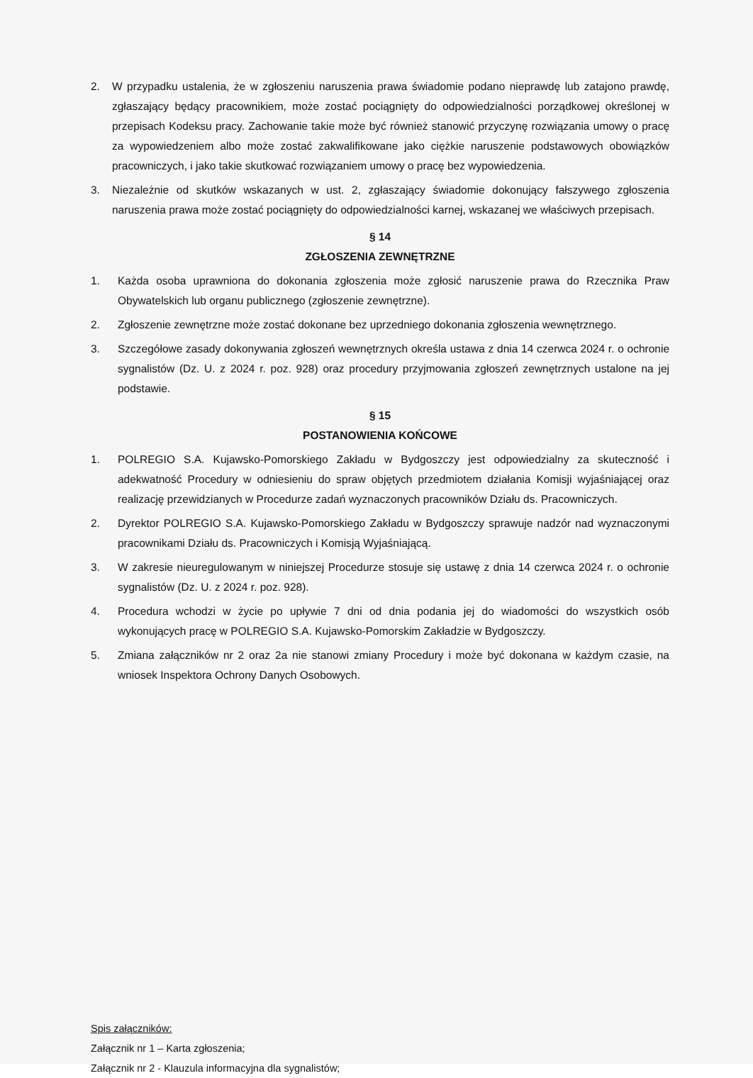2. W przypadku ustalenia, że w zgłoszeniu naruszenia prawa świadomie podano nieprawdę lub zatajono prawdę, zgłaszający będący pracownikiem, może zostać pociągnięty do odpowiedzialności porządkowej określonej w przepisach Kodeksu pracy. Zachowanie takie może być również stanowić przyczynę rozwiązania umowy o pracę za wypowiedzeniem albo może zostać zakwalifikowane jako ciężkie naruszenie podstawowych obowiązków pracowniczych, i jako takie skutkować rozwiązaniem umowy o pracę bez wypowiedzenia.
3. Niezależnie od skutków wskazanych w ust. 2, zgłaszający świadomie dokonujący fałszywego zgłoszenia naruszenia prawa może zostać pociągnięty do odpowiedzialności karnej, wskazanej we właściwych przepisach.
§ 14
ZGŁOSZENIA ZEWNĘTRZNE
1. Każda osoba uprawniona do dokonania zgłoszenia może zgłosić naruszenie prawa do Rzecznika Praw Obywatelskich lub organu publicznego (zgłoszenie zewnętrzne).
2. Zgłoszenie zewnętrzne może zostać dokonane bez uprzedniego dokonania zgłoszenia wewnętrznego.
3. Szczegółowe zasady dokonywania zgłoszeń wewnętrznych określa ustawa z dnia 14 czerwca 2024 r. o ochronie sygnalistów (Dz. U. z 2024 r. poz. 928) oraz procedury przyjmowania zgłoszeń zewnętrznych ustalone na jej podstawie.
§ 15
POSTANOWIENIA KOŃCOWE
1. POLREGIO S.A. Kujawsko-Pomorskiego Zakładu w Bydgoszczy jest odpowiedzialny za skuteczność i adekwatność Procedury w odniesieniu do spraw objętych przedmiotem działania Komisji wyjaśniającej oraz realizację przewidzianych w Procedurze zadań wyznaczonych pracowników Działu ds. Pracowniczych.
2. Dyrektor POLREGIO S.A. Kujawsko-Pomorskiego Zakładu w Bydgoszczy sprawuje nadzór nad wyznaczonymi pracownikami Działu ds. Pracowniczych i Komisją Wyjaśniającą.
3. W zakresie nieuregulowanym w niniejszej Procedurze stosuje się ustawę z dnia 14 czerwca 2024 r. o ochronie sygnalistów (Dz. U. z 2024 r. poz. 928).
4. Procedura wchodzi w życie po upływie 7 dni od dnia podania jej do wiadomości do wszystkich osób wykonujących pracę w POLREGIO S.A. Kujawsko-Pomorskim Zakładzie w Bydgoszczy.
5. Zmiana załączników nr 2 oraz 2a nie stanowi zmiany Procedury i może być dokonana w każdym czasie, na wniosek Inspektora Ochrony Danych Osobowych.
Spis załączników:
Załącznik nr 1 – Karta zgłoszenia;
Załącznik nr 2 - Klauzula informacyjna dla sygnalistów;